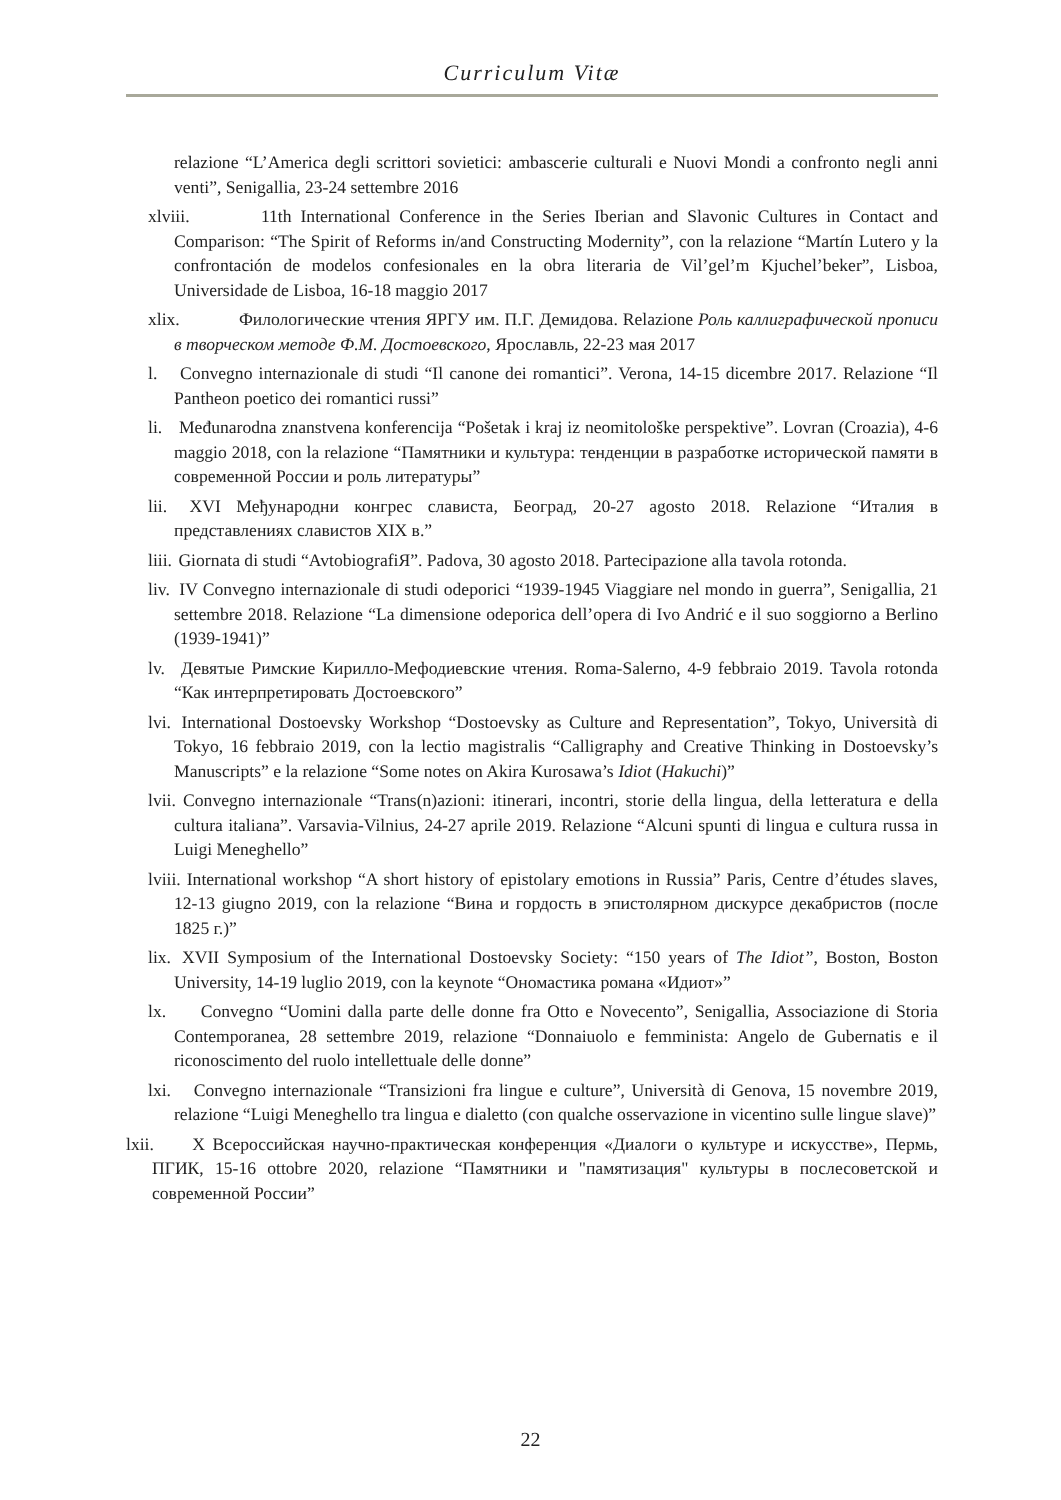Curriculum Vitæ
relazione “L’America degli scrittori sovietici: ambascerie culturali e Nuovi Mondi a confronto negli anni venti”, Senigallia, 23-24 settembre 2016
xlviii. 11th International Conference in the Series Iberian and Slavonic Cultures in Contact and Comparison: “The Spirit of Reforms in/and Constructing Modernity”, con la relazione “Martín Lutero y la confrontación de modelos confesionales en la obra literaria de Vil’gel’m Kjuchel’beker”, Lisboa, Universidade de Lisboa, 16-18 maggio 2017
xlix. Филологические чтения ЯРГУ им. П.Г. Демидова. Relazione Роль каллиграфической прописи в творческом методе Ф.М. Достоевского, Ярославль, 22-23 мая 2017
l. Convegno internazionale di studi “Il canone dei romantici”. Verona, 14-15 dicembre 2017. Relazione “Il Pantheon poetico dei romantici russi”
li. Međunarodna znanstvena konferencija “Pošetak i kraj iz neomitološke perspektive”. Lovran (Croazia), 4-6 maggio 2018, con la relazione “Памятники и культура: тенденции в разработке исторической памяти в современной России и роль литературы”
lii. XVI Међународни конгрес слависта, Београд, 20-27 agosto 2018. Relazione “Италия в представлениях славистов XIX в.”
liii. Giornata di studi “AvtobiografiЯ”. Padova, 30 agosto 2018. Partecipazione alla tavola rotonda.
liv. IV Convegno internazionale di studi odeporici “1939-1945 Viaggiare nel mondo in guerra”, Senigallia, 21 settembre 2018. Relazione “La dimensione odeporica dell’opera di Ivo Andrić e il suo soggiorno a Berlino (1939-1941)”
lv. Девятые Римские Кирилло-Мефодиевские чтения. Roma-Salerno, 4-9 febbraio 2019. Tavola rotonda “Как интерпретировать Достоевского”
lvi. International Dostoevsky Workshop “Dostoevsky as Culture and Representation”, Tokyo, Università di Tokyo, 16 febbraio 2019, con la lectio magistralis “Calligraphy and Creative Thinking in Dostoevsky’s Manuscripts” e la relazione “Some notes on Akira Kurosawa’s Idiot (Hakuchi)”
lvii. Convegno internazionale “Trans(n)azioni: itinerari, incontri, storie della lingua, della letteratura e della cultura italiana”. Varsavia-Vilnius, 24-27 aprile 2019. Relazione “Alcuni spunti di lingua e cultura russa in Luigi Meneghello”
lviii. International workshop “A short history of epistolary emotions in Russia” Paris, Centre d’études slaves, 12-13 giugno 2019, con la relazione “Вина и гордость в эпистолярном дискурсе декабристов (после 1825 г.)”
lix. XVII Symposium of the International Dostoevsky Society: “150 years of The Idiot”, Boston, Boston University, 14-19 luglio 2019, con la keynote “Ономастика романа «Идиот»”
lx. Convegno “Uomini dalla parte delle donne fra Otto e Novecento”, Senigallia, Associazione di Storia Contemporanea, 28 settembre 2019, relazione “Donnaiuolo e femminista: Angelo de Gubernatis e il riconoscimento del ruolo intellettuale delle donne”
lxi. Convegno internazionale “Transizioni fra lingue e culture”, Università di Genova, 15 novembre 2019, relazione “Luigi Meneghello tra lingua e dialetto (con qualche osservazione in vicentino sulle lingue slave)”
lxii. X Всероссийская научно-практическая конференция «Диалоги о культуре и искусстве», Пермь, ПГИК, 15-16 ottobre 2020, relazione “Памятники и "памятизация" культуры в послесоветской и современной России”
22